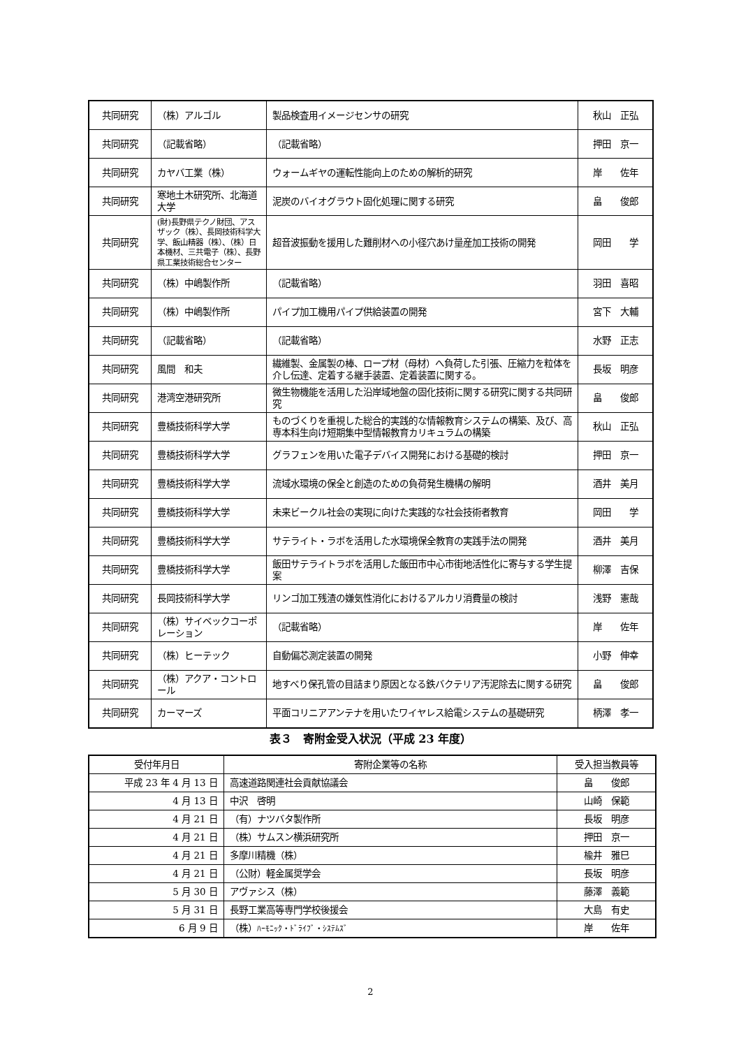| 共同研究 | （株）アルゴル | 製品検査用イメージセンサの研究 | 秋山 正弘 |
| 共同研究 | （記載省略） | （記載省略） | 押田 京一 |
| 共同研究 | カヤバ工業（株） | ウォームギヤの運転性能向上のための解析的研究 | 岸 佐年 |
| 共同研究 | 寒地土木研究所、北海道大学 | 泥炭のバイオグラウト固化処理に関する研究 | 畠 俊郎 |
| 共同研究 | (財)長野県テクノ財団、アスザック（株）、長岡技術科学大学、飯山精器（株）、（株）日本機材、三共電子（株）、長野県工業技術総合センター | 超音波振動を援用した難削材への小径穴あけ量産加工技術の開発 | 岡田 学 |
| 共同研究 | （株）中嶋製作所 | （記載省略） | 羽田 喜昭 |
| 共同研究 | （株）中嶋製作所 | パイプ加工機用パイプ供給装置の開発 | 宮下 大輔 |
| 共同研究 | （記載省略） | （記載省略） | 水野 正志 |
| 共同研究 | 風間 和夫 | 繊維製、金属製の棒、ロープ材（母材）へ負荷した引張、圧縮力を粒体を介し伝達、定着する継手装置、定着装置に関する。 | 長坂 明彦 |
| 共同研究 | 港湾空港研究所 | 微生物機能を活用した沿岸域地盤の固化技術に関する研究に関する共同研究 | 畠 俊郎 |
| 共同研究 | 豊橋技術科学大学 | ものづくりを重視した総合的実践的な情報教育システムの構築、及び、高専本科生向け短期集中型情報教育カリキュラムの構築 | 秋山 正弘 |
| 共同研究 | 豊橋技術科学大学 | グラフェンを用いた電子デバイス開発における基礎的検討 | 押田 京一 |
| 共同研究 | 豊橋技術科学大学 | 流域水環境の保全と創造のための負荷発生機構の解明 | 酒井 美月 |
| 共同研究 | 豊橋技術科学大学 | 未来ビークル社会の実現に向けた実践的な社会技術者教育 | 岡田 学 |
| 共同研究 | 豊橋技術科学大学 | サテライト・ラボを活用した水環境保全教育の実践手法の開発 | 酒井 美月 |
| 共同研究 | 豊橋技術科学大学 | 飯田サテライトラボを活用した飯田市中心市街地活性化に寄与する学生提案 | 柳澤 吉保 |
| 共同研究 | 長岡技術科学大学 | リンゴ加工残渣の嫌気性消化におけるアルカリ消費量の検討 | 浅野 憲哉 |
| 共同研究 | （株）サイベックコーポレーション | （記載省略） | 岸 佐年 |
| 共同研究 | （株）ヒーテック | 自動偏芯測定装置の開発 | 小野 伸幸 |
| 共同研究 | （株）アクア・コントロール | 地すべり保孔管の目詰まり原因となる鉄バクテリア汚泥除去に関する研究 | 畠 俊郎 |
| 共同研究 | カーマーズ | 平面コリニアアンテナを用いたワイヤレス給電システムの基礎研究 | 柄澤 孝一 |
表３　寄附金受入状況（平成 23 年度）
| 受付年月日 | 寄附企業等の名称 | 受入担当教員等 |
| --- | --- | --- |
| 平成 23 年 4 月 13 日 | 高速道路関連社会貢献協議会 | 畠 俊郎 |
| 4 月 13 日 | 中沢 啓明 | 山崎 保範 |
| 4 月 21 日 | （有）ナツバタ製作所 | 長坂 明彦 |
| 4 月 21 日 | （株）サムスン横浜研究所 | 押田 京一 |
| 4 月 21 日 | 多摩川精機（株） | 楡井 雅巳 |
| 4 月 21 日 | （公財）軽金属奨学会 | 長坂 明彦 |
| 5 月 30 日 | アヴァシス（株） | 藤澤 義範 |
| 5 月 31 日 | 長野工業高等専門学校後援会 | 大島 有史 |
| 6 月 9 日 | （株） ﾊｰﾓﾆｯｸ・ﾄﾞﾗｲﾌﾞ・ｼｽﾃﾑｽﾞ | 岸 佐年 |
2